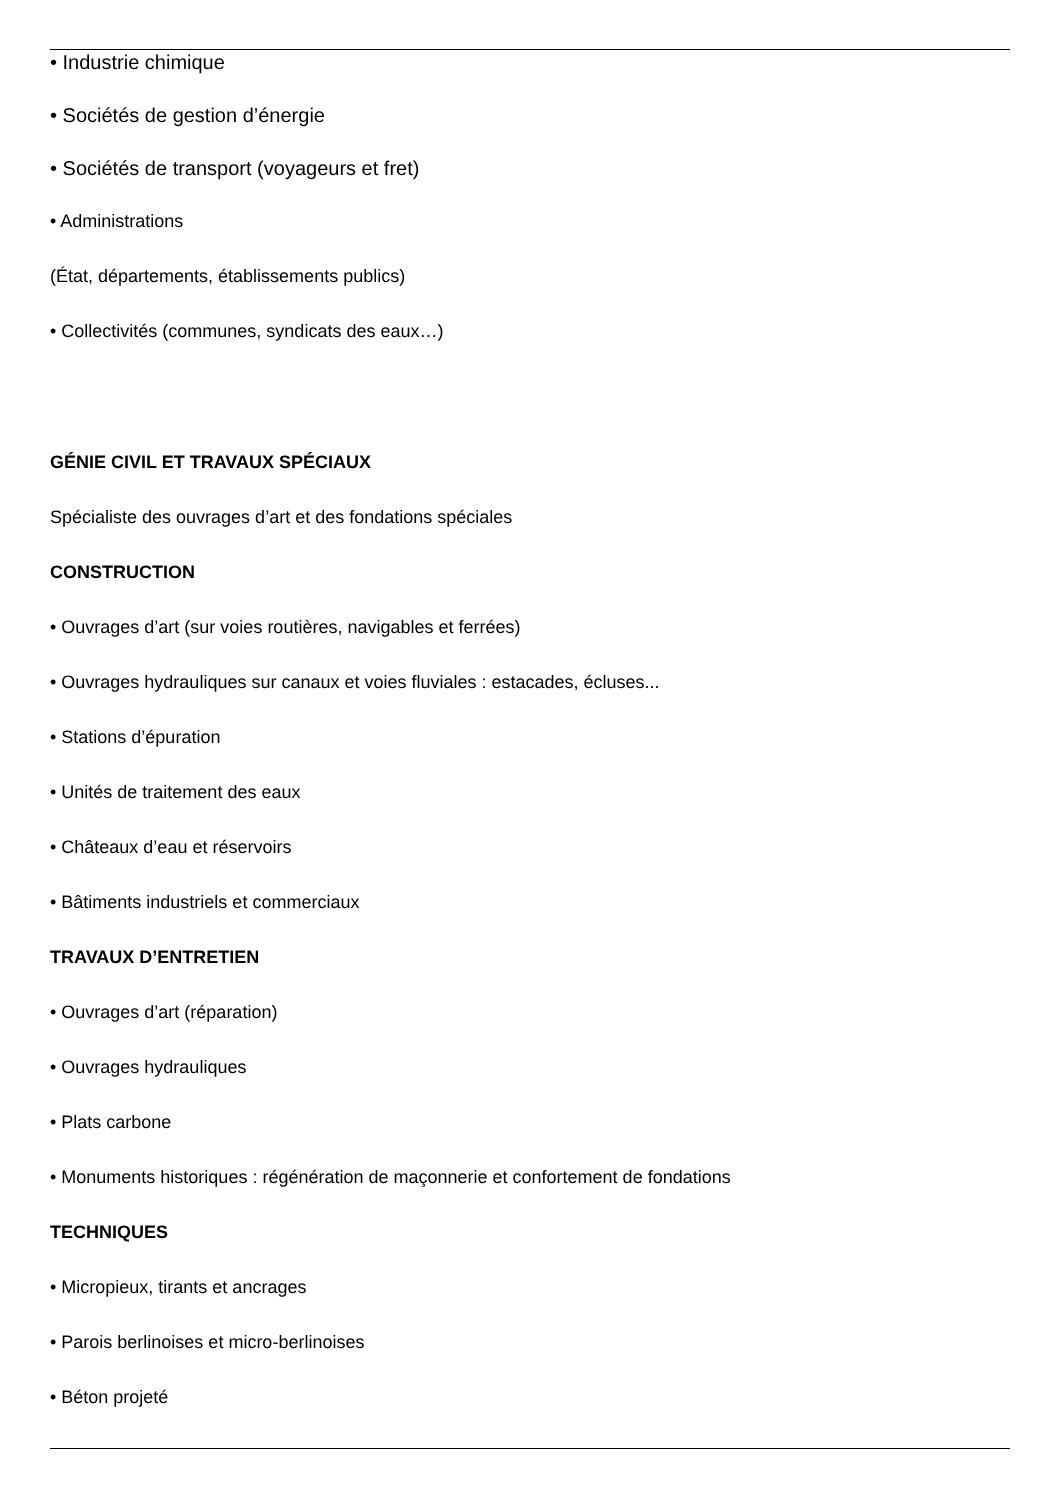• Industrie chimique
• Sociétés de gestion d’énergie
• Sociétés de transport (voyageurs et fret)
• Administrations
(État, départements, établissements publics)
• Collectivités (communes, syndicats des eaux…)
GÉNIE CIVIL ET TRAVAUX SPÉCIAUX
Spécialiste des ouvrages d’art et des fondations spéciales
CONSTRUCTION
• Ouvrages d’art (sur voies routières, navigables et ferrées)
• Ouvrages hydrauliques sur canaux et voies fluviales : estacades, écluses...
• Stations d’épuration
• Unités de traitement des eaux
• Châteaux d’eau et réservoirs
• Bâtiments industriels et commerciaux
TRAVAUX D’ENTRETIEN
• Ouvrages d’art (réparation)
• Ouvrages hydrauliques
• Plats carbone
• Monuments historiques : régénération de maçonnerie et confortement de fondations
TECHNIQUES
• Micropieux, tirants et ancrages
• Parois berlinoises et micro-berlinoises
• Béton projeté